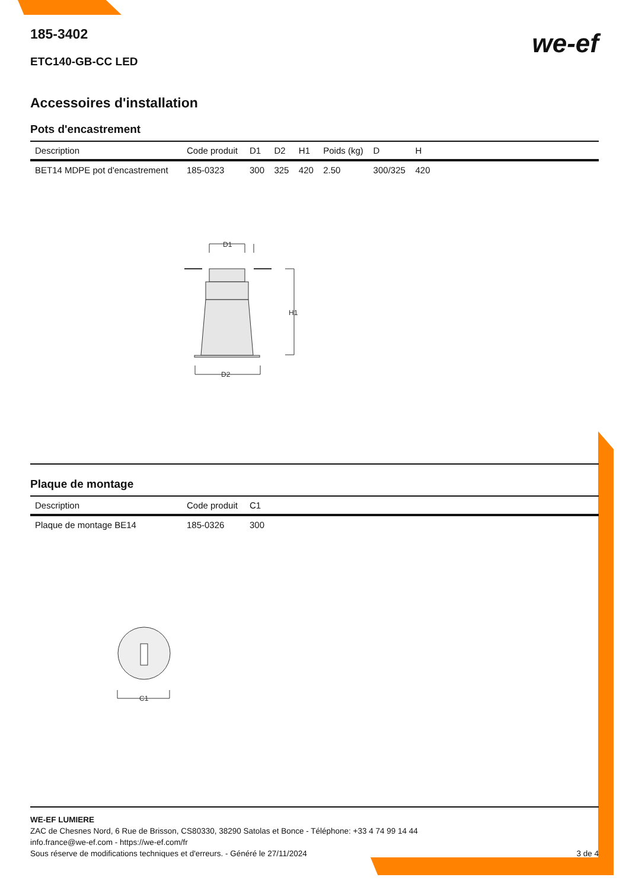we-ef
185-3402
ETC140-GB-CC LED
Accessoires d'installation
Pots d'encastrement
| Description | Code produit | D1 | D2 | H1 | Poids (kg) | D | H | |
| --- | --- | --- | --- | --- | --- | --- | --- | --- |
| BET14 MDPE pot d'encastrement | 185-0323 | 300 | 325 | 420 | 2.50 | 300/325 | 420 | |
D1
H1
D2
Plaque de montage
| Description | Code produit | C1 |
| --- | --- | --- |
| Plaque de montage BE14 | 185-0326 | 300 |
C1
WE-EF LUMIERE
ZAC de Chesnes Nord, 6 Rue de Brisson, CS80330, 38290 Satolas et Bonce - Téléphone: +33 4 74 99 14 44
info.france@we-ef.com - https://we-ef.com/fr
Sous réserve de modifications techniques et d'erreurs. - Généré le 27/11/2024 3 de 4